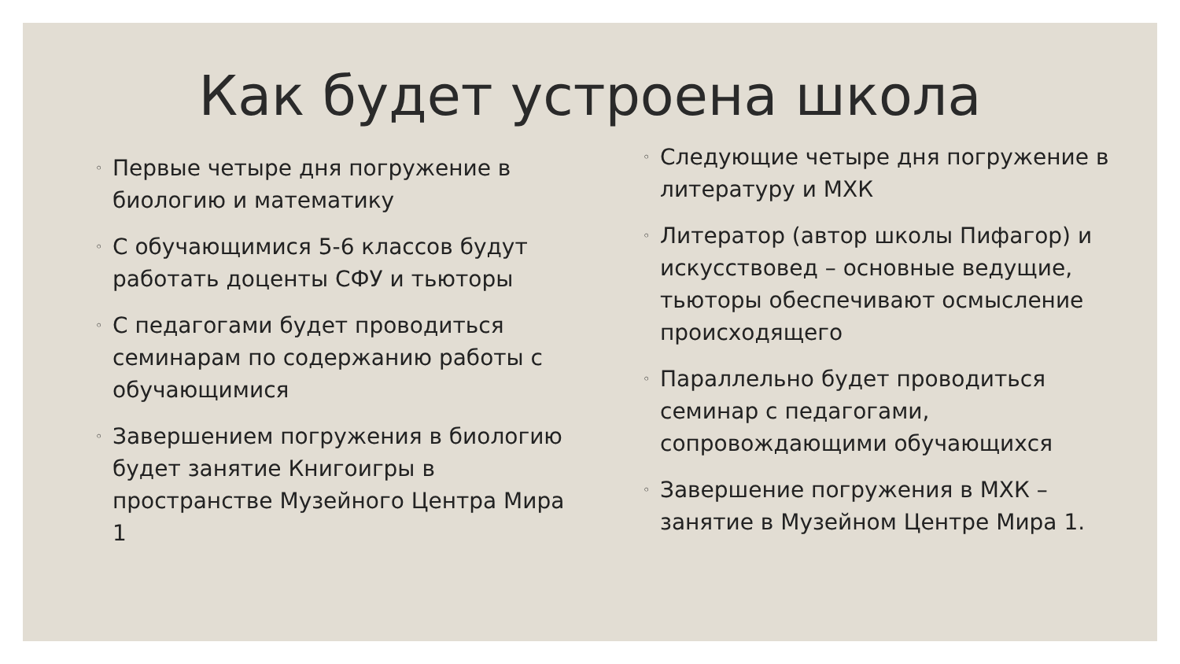Как будет устроена школа
◦ Первые четыре дня погружение в биологию и математику
◦ С обучающимися 5-6 классов будут работать доценты СФУ и тьюторы
◦ С педагогами будет проводиться семинарам по содержанию работы с обучающимися
◦ Завершением погружения в биологию будет занятие Книгоигры в пространстве Музейного Центра Мира 1
◦ Следующие четыре дня погружение в литературу и МХК
◦ Литератор (автор школы Пифагор) и искусствовед – основные ведущие, тьюторы обеспечивают осмысление происходящего
◦ Параллельно будет проводиться семинар с педагогами, сопровождающими обучающихся
◦ Завершение погружения в МХК – занятие в Музейном Центре Мира 1.